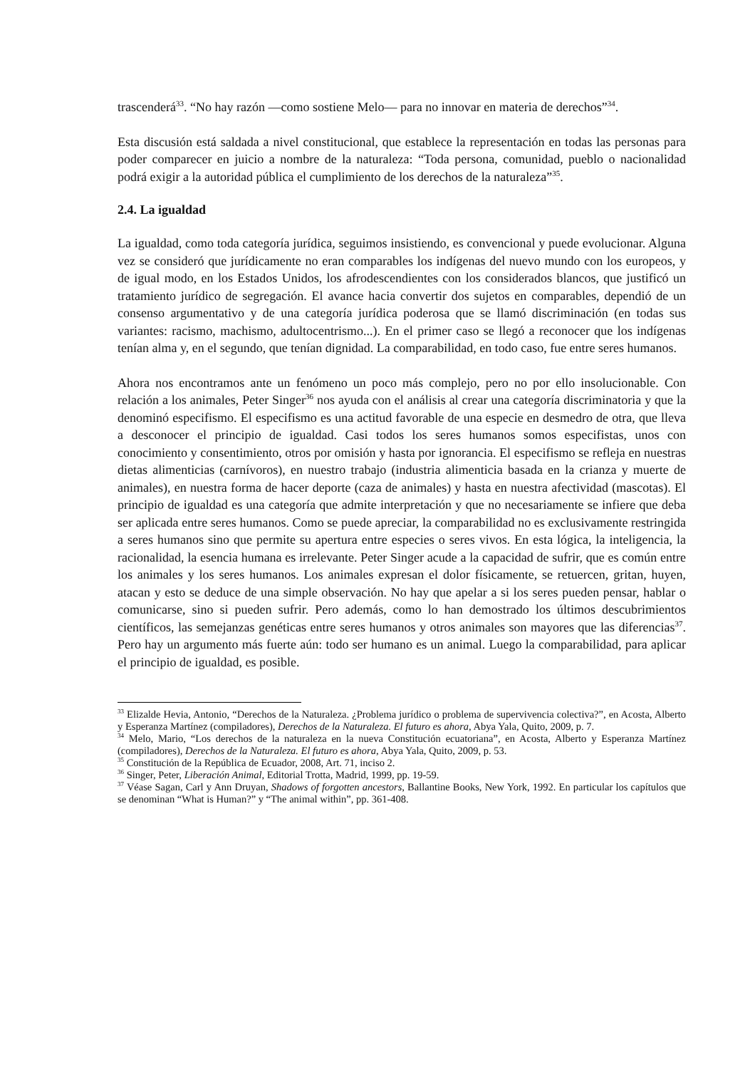trascenderá<sup>33</sup>. “No hay razón —como sostiene Melo— para no innovar en materia de derechos”<sup>34</sup>.
Esta discusión está saldada a nivel constitucional, que establece la representación en todas las personas para poder comparecer en juicio a nombre de la naturaleza: “Toda persona, comunidad, pueblo o nacionalidad podrá exigir a la autoridad pública el cumplimiento de los derechos de la naturaleza”<sup>35</sup>.
2.4. La igualdad
La igualdad, como toda categoría jurídica, seguimos insistiendo, es convencional y puede evolucionar. Alguna vez se consideró que jurídicamente no eran comparables los indígenas del nuevo mundo con los europeos, y de igual modo, en los Estados Unidos, los afrodescendientes con los considerados blancos, que justificó un tratamiento jurídico de segregación. El avance hacia convertir dos sujetos en comparables, dependió de un consenso argumentativo y de una categoría jurídica poderosa que se llamó discriminación (en todas sus variantes: racismo, machismo, adultocentrismo...). En el primer caso se llegó a reconocer que los indígenas tenían alma y, en el segundo, que tenían dignidad. La comparabilidad, en todo caso, fue entre seres humanos.
Ahora nos encontramos ante un fenómeno un poco más complejo, pero no por ello insolucionable. Con relación a los animales, Peter Singer<sup>36</sup> nos ayuda con el análisis al crear una categoría discriminatoria y que la denominó especifismo. El especifismo es una actitud favorable de una especie en desmedro de otra, que lleva a desconocer el principio de igualdad. Casi todos los seres humanos somos especifistas, unos con conocimiento y consentimiento, otros por omisión y hasta por ignorancia. El especifismo se refleja en nuestras dietas alimenticias (carnívoros), en nuestro trabajo (industria alimenticia basada en la crianza y muerte de animales), en nuestra forma de hacer deporte (caza de animales) y hasta en nuestra afectividad (mascotas). El principio de igualdad es una categoría que admite interpretación y que no necesariamente se infiere que deba ser aplicada entre seres humanos. Como se puede apreciar, la comparabilidad no es exclusivamente restringida a seres humanos sino que permite su apertura entre especies o seres vivos. En esta lógica, la inteligencia, la racionalidad, la esencia humana es irrelevante. Peter Singer acude a la capacidad de sufrir, que es común entre los animales y los seres humanos. Los animales expresan el dolor físicamente, se retuercen, gritan, huyen, atacan y esto se deduce de una simple observación. No hay que apelar a si los seres pueden pensar, hablar o comunicarse, sino si pueden sufrir. Pero además, como lo han demostrado los últimos descubrimientos científicos, las semejanzas genéticas entre seres humanos y otros animales son mayores que las diferencias<sup>37</sup>. Pero hay un argumento más fuerte aún: todo ser humano es un animal. Luego la comparabilidad, para aplicar el principio de igualdad, es posible.
<sup>33</sup> Elizalde Hevia, Antonio, “Derechos de la Naturaleza. ¿Problema jurídico o problema de supervivencia colectiva?”, en Acosta, Alberto y Esperanza Martínez (compiladores), Derechos de la Naturaleza. El futuro es ahora, Abya Yala, Quito, 2009, p. 7.
<sup>34</sup> Melo, Mario, “Los derechos de la naturaleza en la nueva Constitución ecuatoriana”, en Acosta, Alberto y Esperanza Martínez (compiladores), Derechos de la Naturaleza. El futuro es ahora, Abya Yala, Quito, 2009, p. 53.
<sup>35</sup> Constitución de la República de Ecuador, 2008, Art. 71, inciso 2.
<sup>36</sup> Singer, Peter, Liberación Animal, Editorial Trotta, Madrid, 1999, pp. 19-59.
<sup>37</sup> Véase Sagan, Carl y Ann Druyan, Shadows of forgotten ancestors, Ballantine Books, New York, 1992. En particular los capítulos que se denominan “What is Human?” y “The animal within”, pp. 361-408.